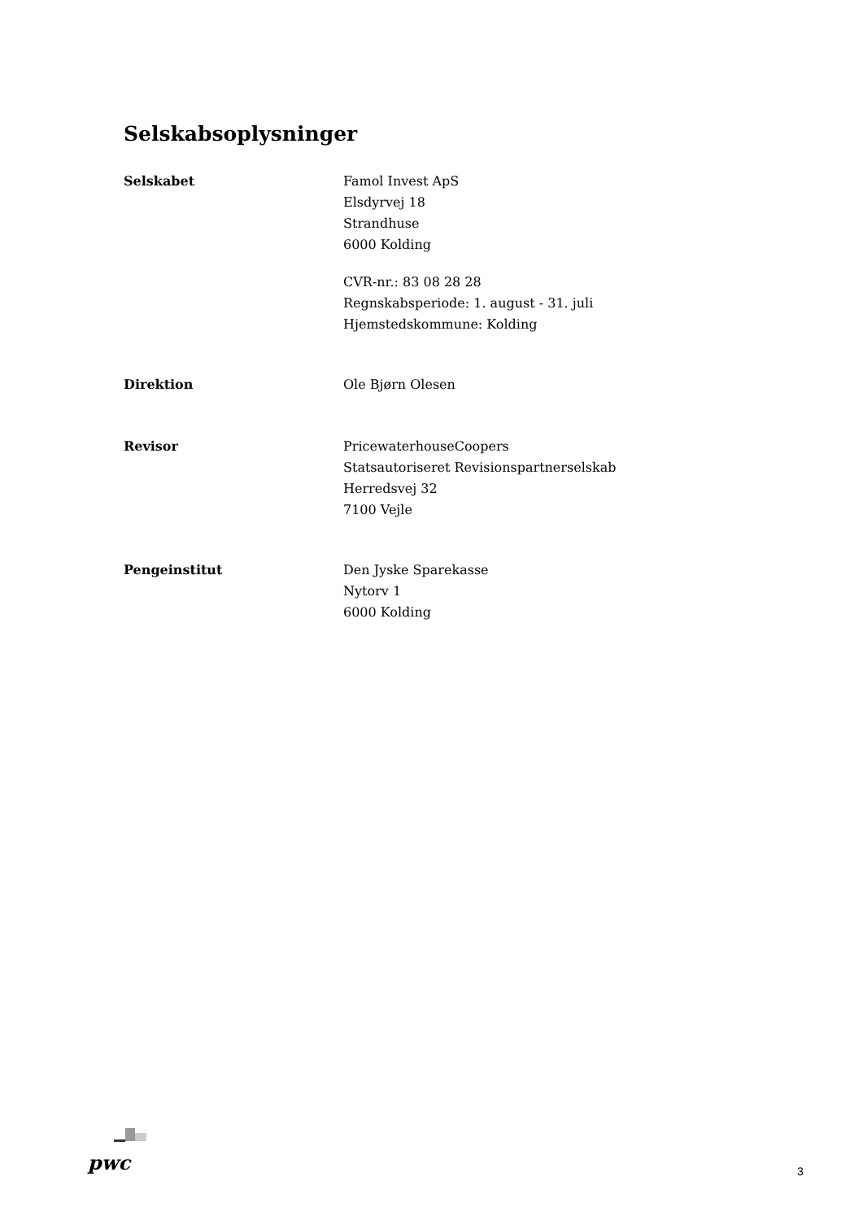Selskabsoplysninger
Selskabet Famol Invest ApS
Elsdyrvej 18
Strandhuse
6000 Kolding
CVR-nr.: 83 08 28 28
Regnskabsperiode: 1. august - 31. juli
Hjemstedskommune: Kolding
Direktion Ole Bjørn Olesen
Revisor PricewaterhouseCoopers
Statsautoriseret Revisionspartnerselskab
Herredsvej 32
7100 Vejle
Pengeinstitut Den Jyske Sparekasse
Nytorv 1
6000 Kolding
pwc 3